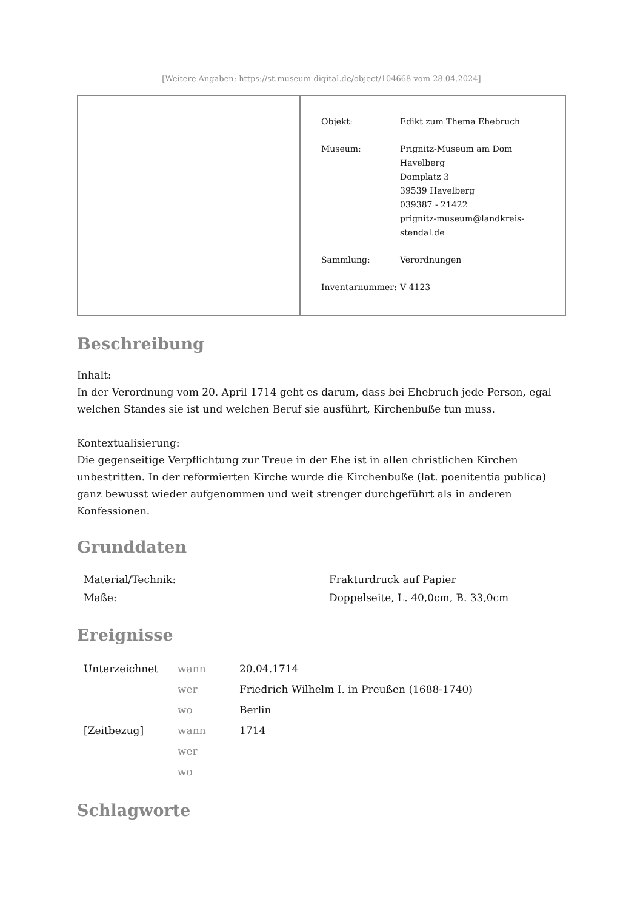[Weitere Angaben: https://st.museum-digital.de/object/104668 vom 28.04.2024]
| Objekt: | Edikt zum Thema Ehebruch |
| Museum: | Prignitz-Museum am Dom Havelberg Domplatz 3 39539 Havelberg 039387 - 21422 prignitz-museum@landkreis- stendal.de |
| Sammlung: | Verordnungen |
| Inventarnummer: | V 4123 |
Beschreibung
Inhalt:
In der Verordnung vom 20. April 1714 geht es darum, dass bei Ehebruch jede Person, egal welchen Standes sie ist und welchen Beruf sie ausführt, Kirchenbuße tun muss.
Kontextualisierung:
Die gegenseitige Verpflichtung zur Treue in der Ehe ist in allen christlichen Kirchen unbestritten. In der reformierten Kirche wurde die Kirchenbuße (lat. poenitentia publica) ganz bewusst wieder aufgenommen und weit strenger durchgeführt als in anderen Konfessionen.
Grunddaten
| Material/Technik: | Frakturdruck auf Papier |
| Maße: | Doppelseite, L. 40,0cm, B. 33,0cm |
Ereignisse
| Unterzeichnet | wann | 20.04.1714 |
| | wer | Friedrich Wilhelm I. in Preußen (1688-1740) |
| | wo | Berlin |
| [Zeitbezug] | wann | 1714 |
| | wer | |
| | wo | |
Schlagworte